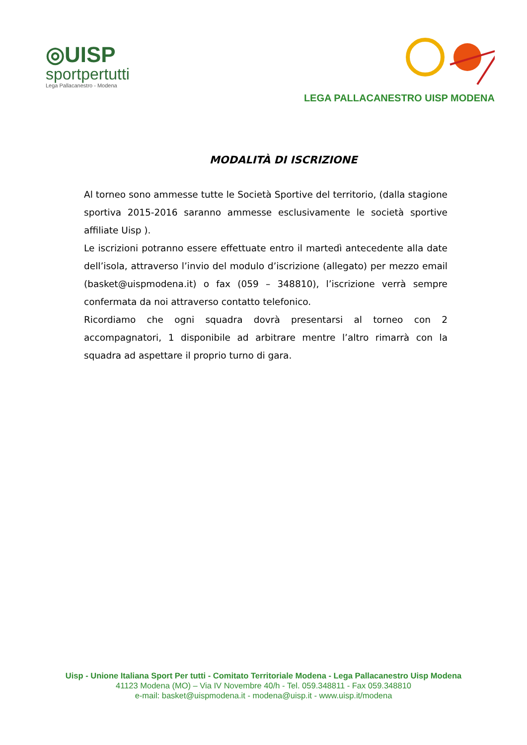◎UISP
sportpertutti
Lega Pallacanestro - Modena
LEGA PALLACANESTRO UISP MODENA
MODALITÀ DI ISCRIZIONE
Al torneo sono ammesse tutte le Società Sportive del territorio, (dalla stagione sportiva 2015-2016 saranno ammesse esclusivamente le società sportive affiliate Uisp ).
Le iscrizioni potranno essere effettuate entro il martedì antecedente alla date dell’isola, attraverso l’invio del modulo d’iscrizione (allegato) per mezzo email (basket@uispmodena.it) o fax (059 – 348810), l’iscrizione verrà sempre confermata da noi attraverso contatto telefonico.
Ricordiamo che ogni squadra dovrà presentarsi al torneo con 2 accompagnatori, 1 disponibile ad arbitrare mentre l’altro rimarrà con la squadra ad aspettare il proprio turno di gara.
Uisp - Unione Italiana Sport Per tutti - Comitato Territoriale Modena - Lega Pallacanestro Uisp Modena
41123 Modena (MO) – Via IV Novembre 40/h - Tel. 059.348811 - Fax 059.348810
e-mail: basket@uispmodena.it - modena@uisp.it - www.uisp.it/modena